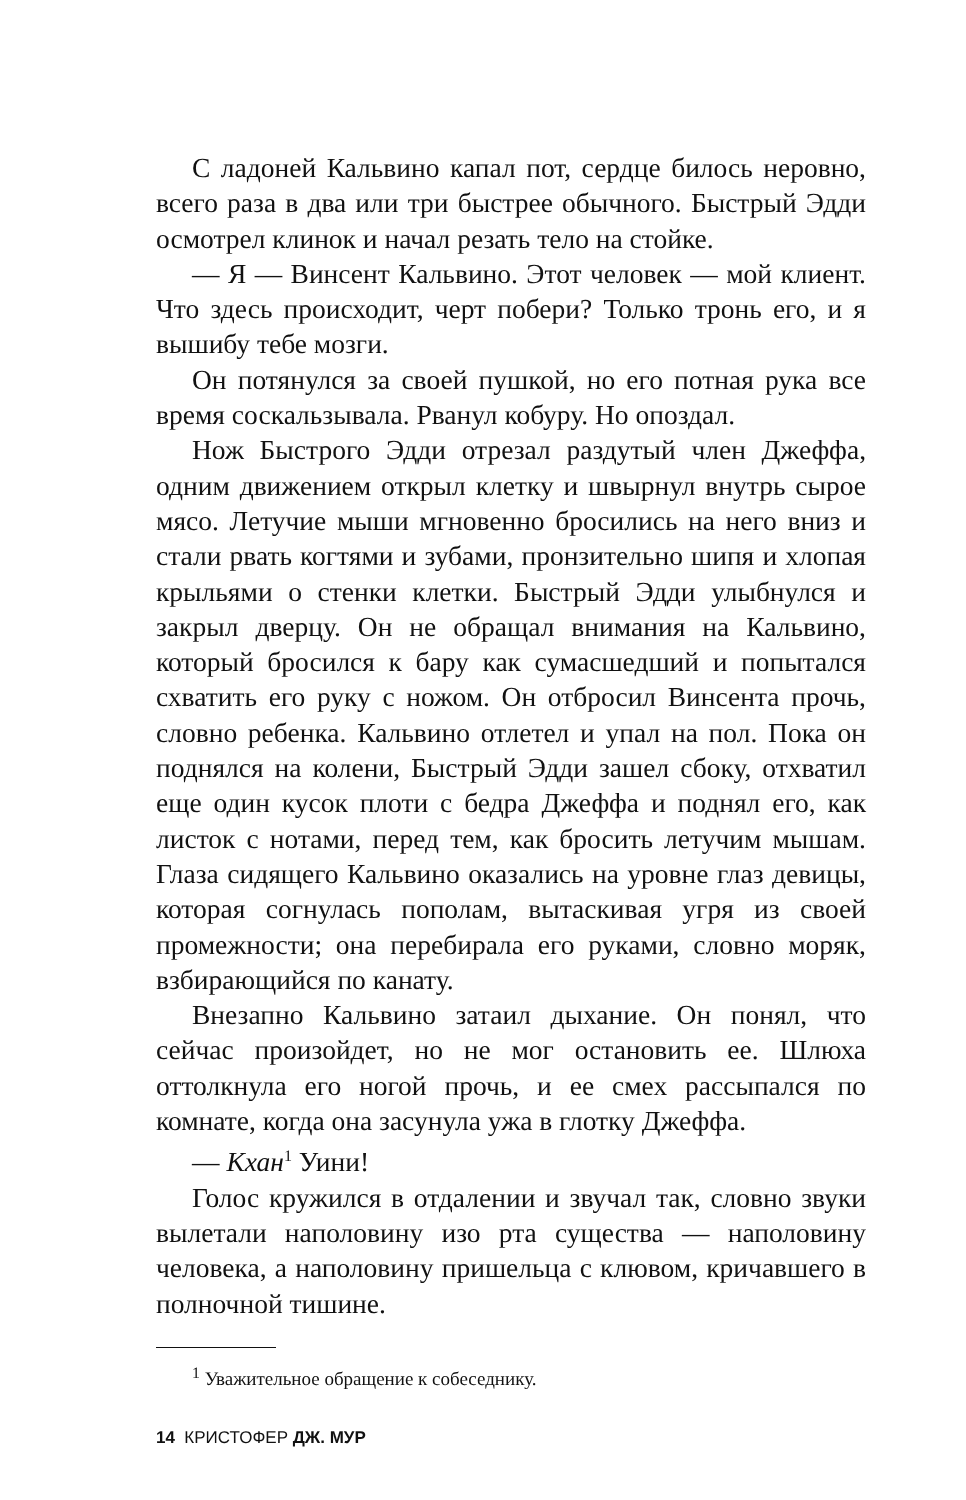С ладоней Кальвино капал пот, сердце билось неровно, всего раза в два или три быстрее обычного. Быстрый Эдди осмотрел клинок и начал резать тело на стойке.
— Я — Винсент Кальвино. Этот человек — мой клиент. Что здесь происходит, черт побери? Только тронь его, и я вышибу тебе мозги.
Он потянулся за своей пушкой, но его потная рука все время соскальзывала. Рванул кобуру. Но опоздал.
Нож Быстрого Эдди отрезал раздутый член Джеффа, одним движением открыл клетку и швырнул внутрь сырое мясо. Летучие мыши мгновенно бросились на него вниз и стали рвать когтями и зубами, пронзительно шипя и хлопая крыльями о стенки клетки. Быстрый Эдди улыбнулся и закрыл дверцу. Он не обращал внимания на Кальвино, который бросился к бару как сумасшедший и попытался схватить его руку с ножом. Он отбросил Винсента прочь, словно ребенка. Кальвино отлетел и упал на пол. Пока он поднялся на колени, Быстрый Эдди зашел сбоку, отхватил еще один кусок плоти с бедра Джеффа и поднял его, как листок с нотами, перед тем, как бросить летучим мышам. Глаза сидящего Кальвино оказались на уровне глаз девицы, которая согнулась пополам, вытаскивая угря из своей промежности; она перебирала его руками, словно моряк, взбирающийся по канату.
Внезапно Кальвино затаил дыхание. Он понял, что сейчас произойдет, но не мог остановить ее. Шлюха оттолкнула его ногой прочь, и ее смех рассыпался по комнате, когда она засунула ужа в глотку Джеффа.
— Кхан<sup>1</sup> Уини!
Голос кружился в отдалении и звучал так, словно звуки вылетали наполовину изо рта существа — наполовину человека, а наполовину пришельца с клювом, кричавшего в полночной тишине.
<sup>1</sup> Уважительное обращение к собеседнику.
14 КРИСТОФЕР ДЖ. МУР